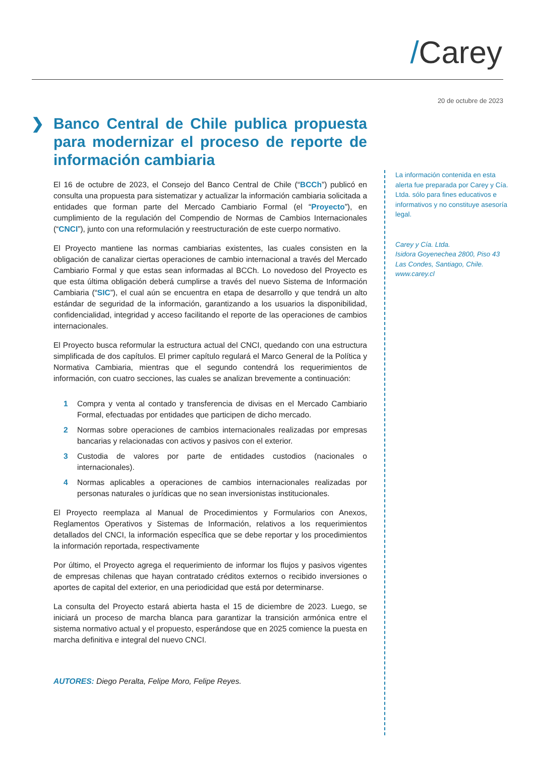/Carey
20 de octubre de 2023
❯ Banco Central de Chile publica propuesta para modernizar el proceso de reporte de información cambiaria
El 16 de octubre de 2023, el Consejo del Banco Central de Chile (“BCCh”) publicó en consulta una propuesta para sistematizar y actualizar la información cambiaria solicitada a entidades que forman parte del Mercado Cambiario Formal (el “Proyecto”), en cumplimiento de la regulación del Compendio de Normas de Cambios Internacionales (“CNCI”), junto con una reformulación y reestructuración de este cuerpo normativo.
El Proyecto mantiene las normas cambiarias existentes, las cuales consisten en la obligación de canalizar ciertas operaciones de cambio internacional a través del Mercado Cambiario Formal y que estas sean informadas al BCCh. Lo novedoso del Proyecto es que esta última obligación deberá cumplirse a través del nuevo Sistema de Información Cambiaria (“SIC”), el cual aún se encuentra en etapa de desarrollo y que tendrá un alto estándar de seguridad de la información, garantizando a los usuarios la disponibilidad, confidencialidad, integridad y acceso facilitando el reporte de las operaciones de cambios internacionales.
El Proyecto busca reformular la estructura actual del CNCI, quedando con una estructura simplificada de dos capítulos. El primer capítulo regulará el Marco General de la Política y Normativa Cambiaria, mientras que el segundo contendrá los requerimientos de información, con cuatro secciones, las cuales se analizan brevemente a continuación:
1 Compra y venta al contado y transferencia de divisas en el Mercado Cambiario Formal, efectuadas por entidades que participen de dicho mercado.
2 Normas sobre operaciones de cambios internacionales realizadas por empresas bancarias y relacionadas con activos y pasivos con el exterior.
3 Custodia de valores por parte de entidades custodios (nacionales o internacionales).
4 Normas aplicables a operaciones de cambios internacionales realizadas por personas naturales o jurídicas que no sean inversionistas institucionales.
El Proyecto reemplaza al Manual de Procedimientos y Formularios con Anexos, Reglamentos Operativos y Sistemas de Información, relativos a los requerimientos detallados del CNCI, la información específica que se debe reportar y los procedimientos la información reportada, respectivamente
Por último, el Proyecto agrega el requerimiento de informar los flujos y pasivos vigentes de empresas chilenas que hayan contratado créditos externos o recibido inversiones o aportes de capital del exterior, en una periodicidad que está por determinarse.
La consulta del Proyecto estará abierta hasta el 15 de diciembre de 2023. Luego, se iniciará un proceso de marcha blanca para garantizar la transición armónica entre el sistema normativo actual y el propuesto, esperándose que en 2025 comience la puesta en marcha definitiva e integral del nuevo CNCI.
AUTORES: Diego Peralta, Felipe Moro, Felipe Reyes.
La información contenida en esta alerta fue preparada por Carey y Cía. Ltda. sólo para fines educativos e informativos y no constituye asesoría legal.
Carey y Cía. Ltda.
Isidora Goyenechea 2800, Piso 43
Las Condes, Santiago, Chile.
www.carey.cl